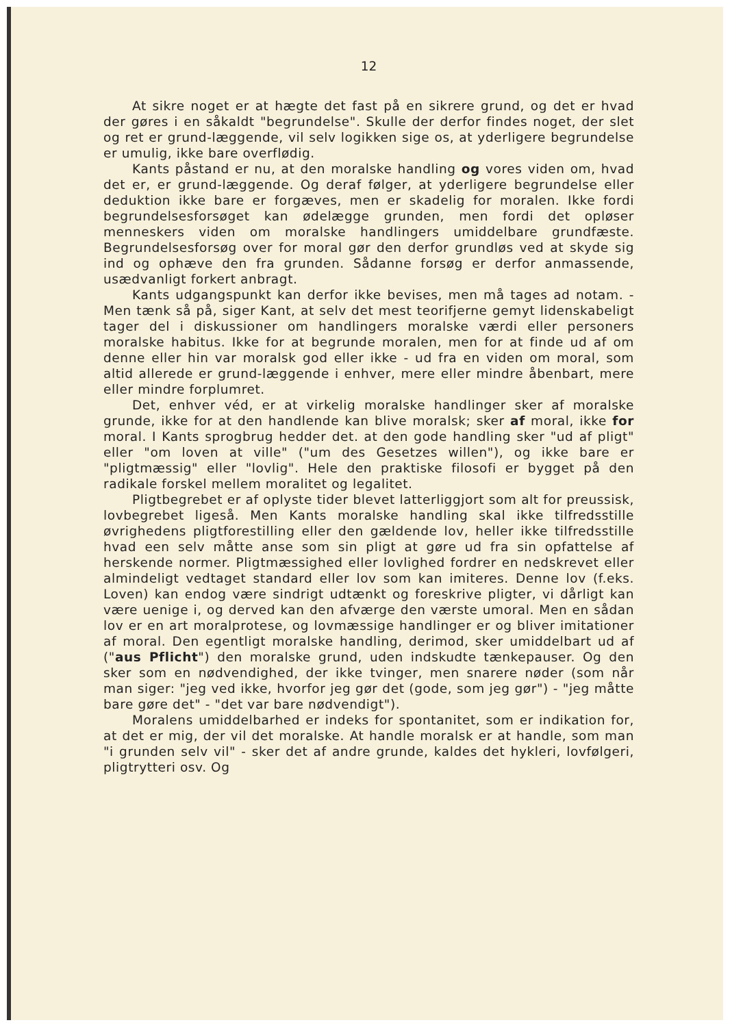12
At sikre noget er at hægte det fast på en sikrere grund, og det er hvad der gøres i en såkaldt "begrundelse". Skulle der derfor findes noget, der slet og ret er grund-læggende, vil selv logikken sige os, at yderligere begrundelse er umulig, ikke bare overflødig.
Kants påstand er nu, at den moralske handling og vores viden om, hvad det er, er grund-læggende. Og deraf følger, at yderligere begrundelse eller deduktion ikke bare er forgæves, men er skadelig for moralen. Ikke fordi begrundelsesforsøget kan ødelægge grunden, men fordi det opløser menneskers viden om moralske handlingers umiddelbare grundfæste. Begrundelsesforsøg over for moral gør den derfor grundløs ved at skyde sig ind og ophæve den fra grunden. Sådanne forsøg er derfor anmassende, usædvanligt forkert anbragt.
Kants udgangspunkt kan derfor ikke bevises, men må tages ad notam. - Men tænk så på, siger Kant, at selv det mest teorifjerne gemyt lidenskabeligt tager del i diskussioner om handlingers moralske værdi eller personers moralske habitus. Ikke for at begrunde moralen, men for at finde ud af om denne eller hin var moralsk god eller ikke - ud fra en viden om moral, som altid allerede er grund-læggende i enhver, mere eller mindre åbenbart, mere eller mindre forplumret.
Det, enhver véd, er at virkelig moralske handlinger sker af moralske grunde, ikke for at den handlende kan blive moralsk; sker af moral, ikke for moral. I Kants sprogbrug hedder det. at den gode handling sker "ud af pligt" eller "om loven at ville" ("um des Gesetzes willen"), og ikke bare er "pligtmæssig" eller "lovlig". Hele den praktiske filosofi er bygget på den radikale forskel mellem moralitet og legalitet.
Pligtbegrebet er af oplyste tider blevet latterliggjort som alt for preussisk, lovbegrebet ligeså. Men Kants moralske handling skal ikke tilfredsstille øvrighedens pligtforestilling eller den gældende lov, heller ikke tilfredsstille hvad een selv måtte anse som sin pligt at gøre ud fra sin opfattelse af herskende normer. Pligtmæssighed eller lovlighed fordrer en nedskrevet eller almindeligt vedtaget standard eller lov som kan imiteres. Denne lov (f.eks. Loven) kan endog være sindrigt udtænkt og foreskrive pligter, vi dårligt kan være uenige i, og derved kan den afværge den værste umoral. Men en sådan lov er en art moralprotese, og lovmæssige handlinger er og bliver imitationer af moral. Den egentligt moralske handling, derimod, sker umiddelbart ud af ("aus Pflicht") den moralske grund, uden indskudte tænkepauser. Og den sker som en nødvendighed, der ikke tvinger, men snarere nøder (som når man siger: "jeg ved ikke, hvorfor jeg gør det (gode, som jeg gør") - "jeg måtte bare gøre det" - "det var bare nødvendigt").
Moralens umiddelbarhed er indeks for spontanitet, som er indikation for, at det er mig, der vil det moralske. At handle moralsk er at handle, som man "i grunden selv vil" - sker det af andre grunde, kaldes det hykleri, lovfølgeri, pligtrytteri osv. Og